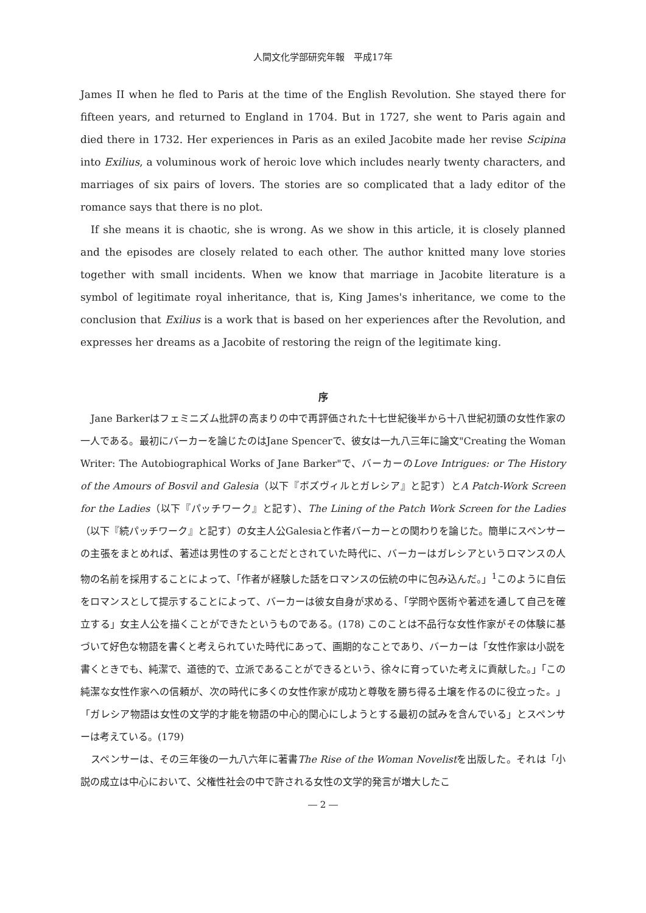人間文化学部研究年報　平成17年
James II when he fled to Paris at the time of the English Revolution. She stayed there for fifteen years, and returned to England in 1704. But in 1727, she went to Paris again and died there in 1732. Her experiences in Paris as an exiled Jacobite made her revise Scipina into Exilius, a voluminous work of heroic love which includes nearly twenty characters, and marriages of six pairs of lovers. The stories are so complicated that a lady editor of the romance says that there is no plot.
If she means it is chaotic, she is wrong. As we show in this article, it is closely planned and the episodes are closely related to each other. The author knitted many love stories together with small incidents. When we know that marriage in Jacobite literature is a symbol of legitimate royal inheritance, that is, King James's inheritance, we come to the conclusion that Exilius is a work that is based on her experiences after the Revolution, and expresses her dreams as a Jacobite of restoring the reign of the legitimate king.
序
Jane Barkerはフェミニズム批評の高まりの中で再評価された十七世紀後半から十八世紀初頭の女性作家の一人である。最初にバーカーを論じたのはJane Spencerで、彼女は一九八三年に論文"Creating the Woman Writer: The Autobiographical Works of Jane Barker"で、バーカーのLove Intrigues: or The History of the Amours of Bosvil and Galesia（以下『ボズヴィルとガレシア』と記す）とA Patch-Work Screen for the Ladies（以下『パッチワーク』と記す）、The Lining of the Patch Work Screen for the Ladies（以下『続パッチワーク』と記す）の女主人公Galesiaと作者バーカーとの関わりを論じた。簡単にスペンサーの主張をまとめれば、著述は男性のすることだとされていた時代に、バーカーはガレシアというロマンスの人物の名前を採用することによって、「作者が経験した話をロマンスの伝統の中に包み込んだ。」<sup>1</sup>このように自伝をロマンスとして提示することによって、バーカーは彼女自身が求める、「学問や医術や著述を通して自己を確立する」女主人公を描くことができたというものである。(178) このことは不品行な女性作家がその体験に基づいて好色な物語を書くと考えられていた時代にあって、画期的なことであり、バーカーは「女性作家は小説を書くときでも、純潔で、道徳的で、立派であることができるという、徐々に育っていた考えに貢献した。」「この純潔な女性作家への信頼が、次の時代に多くの女性作家が成功と尊敬を勝ち得る土壌を作るのに役立った。」「ガレシア物語は女性の文学的才能を物語の中心的関心にしようとする最初の試みを含んでいる」とスペンサーは考えている。(179)
スペンサーは、その三年後の一九八六年に著書The Rise of the Woman Novelistを出版した。それは「小説の成立は中心において、父権性社会の中で許される女性の文学的発言が増大したこ
― 2 ―